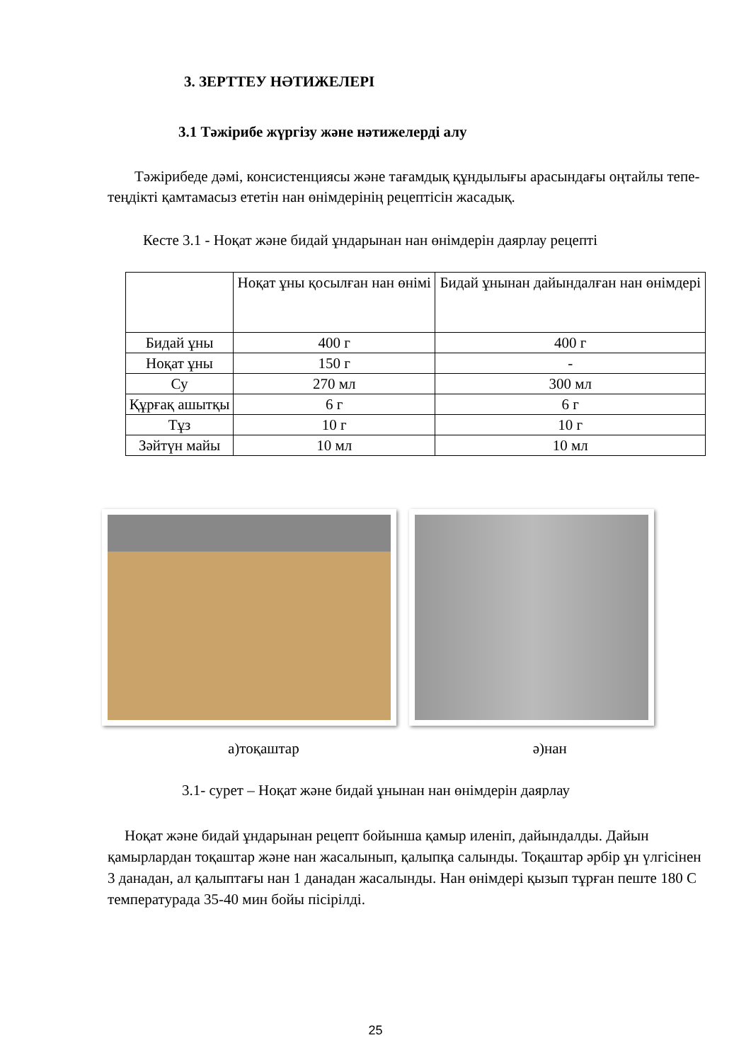3. ЗЕРТТЕУ НӘТИЖЕЛЕРІ
3.1 Тәжірибе жүргізу және нәтижелерді алу
Тәжірибеде дәмі, консистенциясы және тағамдық құндылығы арасындағы оңтайлы тепе- теңдікті қамтамасыз ететін нан өнімдерінің рецептісін жасадық.
Кесте 3.1 - Ноқат және бидай ұндарынан нан өнімдерін даярлау рецепті
| | Ноқат ұны қосылған нан өнімі | Бидай ұнынан дайындалған нан өнімдері |
| Бидай ұны | 400 г | 400 г |
| Ноқат ұны | 150 г | - |
| Су | 270 мл | 300 мл |
| Құрғақ ашытқы | 6 г | 6 г |
| Тұз | 10 г | 10 г |
| Зәйтүн майы | 10 мл | 10 мл |
а)тоқаштар ә)нан
3.1- сурет – Ноқат және бидай ұнынан нан өнімдерін даярлау
Ноқат және бидай ұндарынан рецепт бойынша қамыр иленіп, дайындалды. Дайын қамырлардан тоқаштар және нан жасалынып, қалыпқа салынды. Тоқаштар әрбір ұн үлгісінен 3 данадан, ал қалыптағы нан 1 данадан жасалынды. Нан өнімдері қызып тұрған пеште 180 С температурада 35-40 мин бойы пісірілді.
25